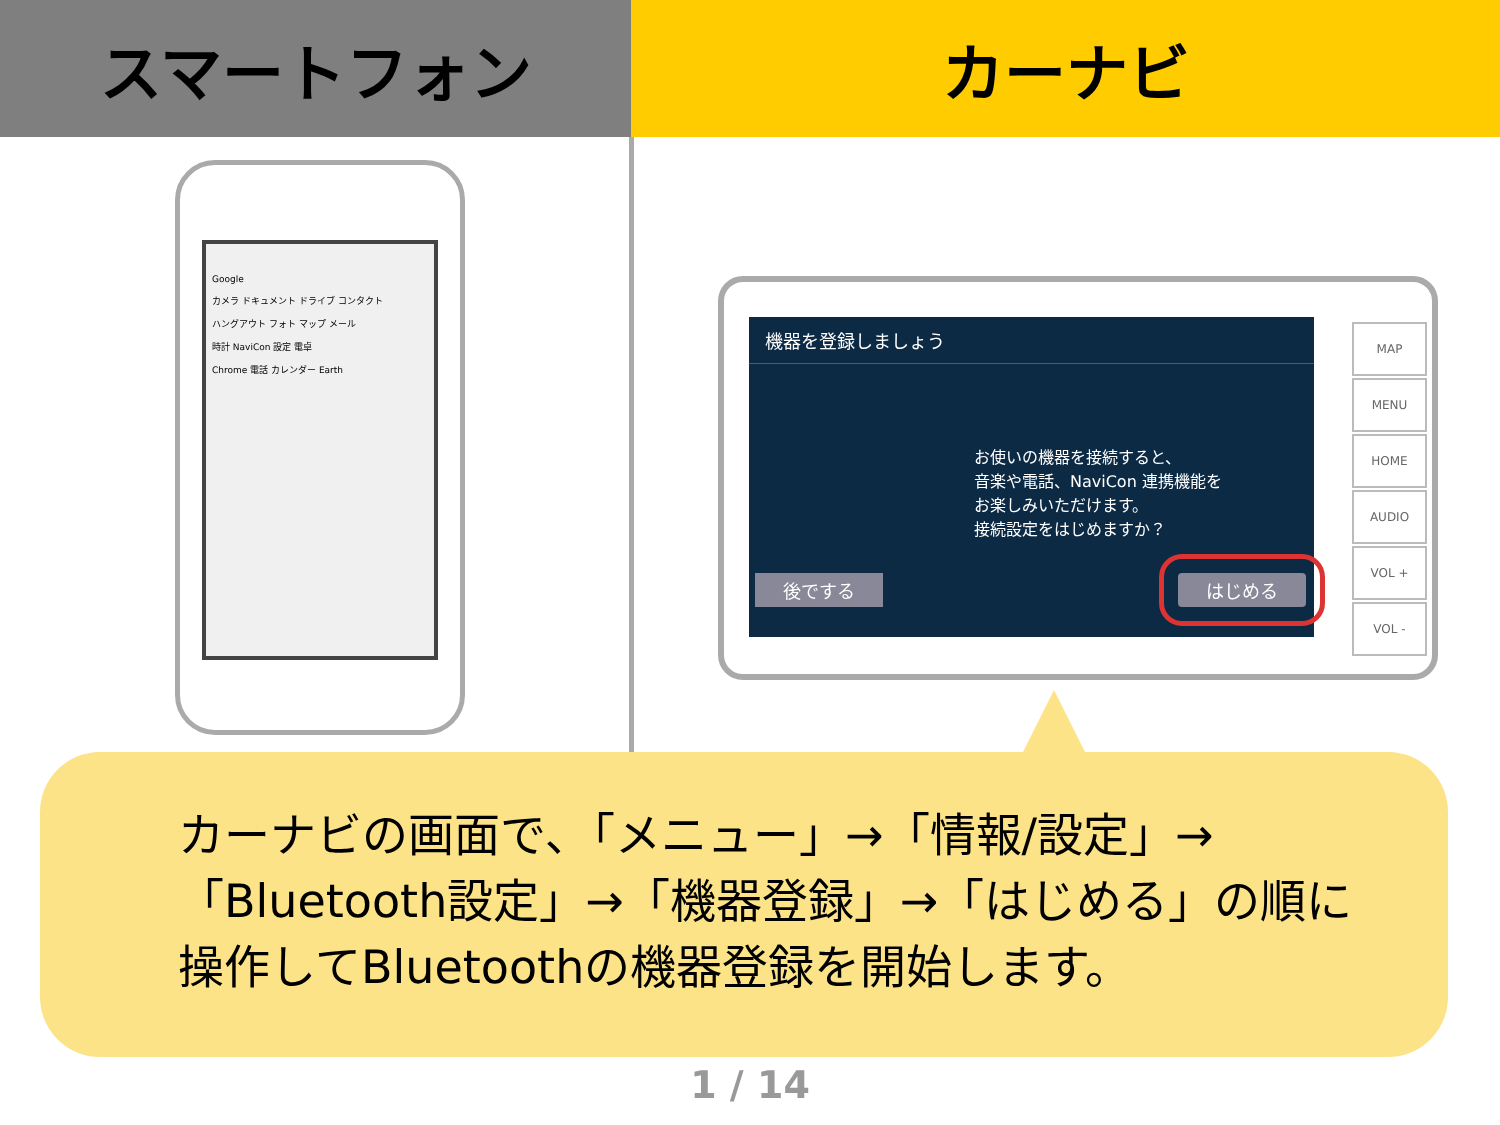スマートフォン カーナビ
Google
カメラ ドキュメント ドライブ コンタクト
ハングアウト フォト マップ メール
時計 NaviCon 設定 電卓
Chrome 電話 カレンダー Earth
機器を登録しましょう
お使いの機器を接続すると、
音楽や電話、NaviCon 連携機能を
お楽しみいただけます。
接続設定をはじめますか？
後でする はじめる
MAP
MENU
HOME
AUDIO
VOL +
VOL -
カーナビの画面で､「メニュー」→「情報/設定」→
「Bluetooth設定」→「機器登録」→「はじめる」の順に
操作してBluetoothの機器登録を開始します。
1 / 14